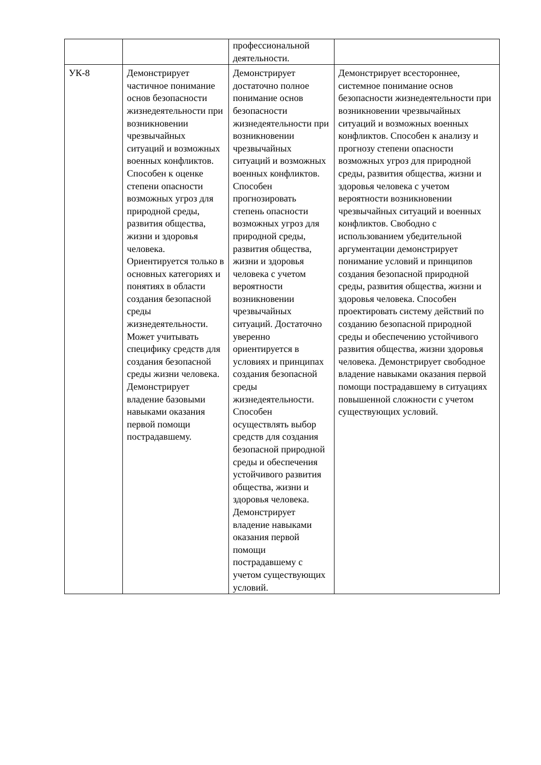| | | профессиональной деятельности. | |
| УК-8 | Демонстрирует частичное понимание основ безопасности жизнедеятельности при возникновении чрезвычайных ситуаций и возможных военных конфликтов. Способен к оценке степени опасности возможных угроз для природной среды, развития общества, жизни и здоровья человека. Ориентируется только в основных категориях и понятиях в области создания безопасной среды жизнедеятельности. Может учитывать специфику средств для создания безопасной среды жизни человека. Демонстрирует владение базовыми навыками оказания первой помощи пострадавшему. | Демонстрирует достаточно полное понимание основ безопасности жизнедеятельности при возникновении чрезвычайных ситуаций и возможных военных конфликтов. Способен прогнозировать степень опасности возможных угроз для природной среды, развития общества, жизни и здоровья человека с учетом вероятности возникновении чрезвычайных ситуаций. Достаточно уверенно ориентируется в условиях и принципах создания безопасной среды жизнедеятельности. Способен осуществлять выбор средств для создания безопасной природной среды и обеспечения устойчивого развития общества, жизни и здоровья человека. Демонстрирует владение навыками оказания первой помощи пострадавшему с учетом существующих условий. | Демонстрирует всестороннее, системное понимание основ безопасности жизнедеятельности при возникновении чрезвычайных ситуаций и возможных военных конфликтов. Способен к анализу и прогнозу степени опасности возможных угроз для природной среды, развития общества, жизни и здоровья человека с учетом вероятности возникновении чрезвычайных ситуаций и военных конфликтов. Свободно с использованием убедительной аргументации демонстрирует понимание условий и принципов создания безопасной природной среды, развития общества, жизни и здоровья человека. Способен проектировать систему действий по созданию безопасной природной среды и обеспечению устойчивого развития общества, жизни здоровья человека. Демонстрирует свободное владение навыками оказания первой помощи пострадавшему в ситуациях повышенной сложности с учетом существующих условий. |